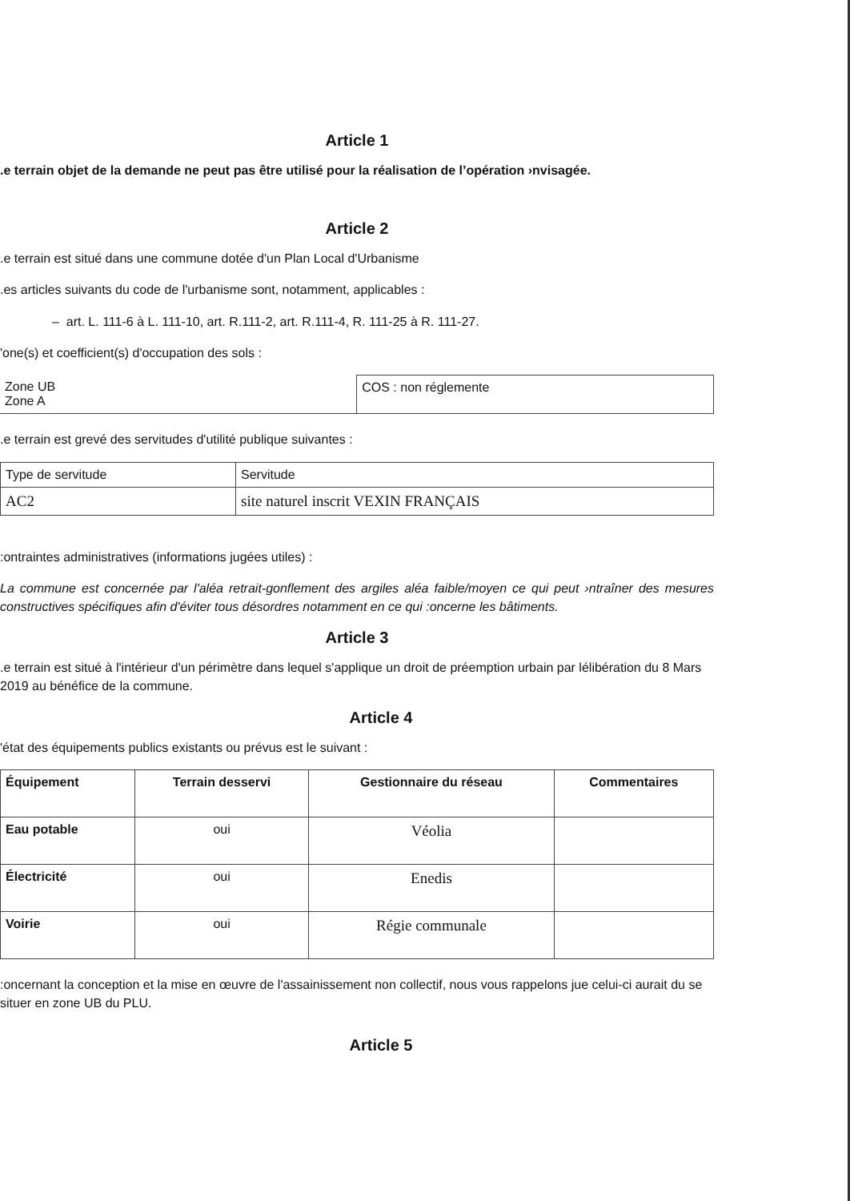Article 1
.e terrain objet de la demande ne peut pas être utilisé pour la réalisation de l’opération ›nvisagée.
Article 2
.e terrain est situé dans une commune dotée d'un Plan Local d'Urbanisme
.es articles suivants du code de l'urbanisme sont, notamment, applicables :
– art. L. 111-6 à L. 111-10, art. R.111-2, art. R.111-4, R. 111-25 à R. 111-27.
'one(s) et coefficient(s) d'occupation des sols :
| Zone UB Zone A | COS : non réglemente |
.e terrain est grevé des servitudes d'utilité publique suivantes :
| Type de servitude | Servitude |
| AC2 | site naturel inscrit VEXIN FRANÇAIS |
:ontraintes administratives (informations jugées utiles) :
La commune est concernée par l'aléa retrait-gonflement des argiles aléa faible/moyen ce qui peut ›ntraîner des mesures constructives spécifiques afin d'éviter tous désordres notamment en ce qui :oncerne les bâtiments.
Article 3
.e terrain est situé à l'intérieur d'un périmètre dans lequel s'applique un droit de préemption urbain par lélibération du 8 Mars 2019 au bénéfice de la commune.
Article 4
'état des équipements publics existants ou prévus est le suivant :
| Équipement | Terrain desservi | Gestionnaire du réseau | Commentaires |
| --- | --- | --- | --- |
| Eau potable | oui | Véolia | |
| Électricité | oui | Enedis | |
| Voirie | oui | Régie communale | |
:oncernant la conception et la mise en œuvre de l'assainissement non collectif, nous vous rappelons jue celui-ci aurait du se situer en zone UB du PLU.
Article 5